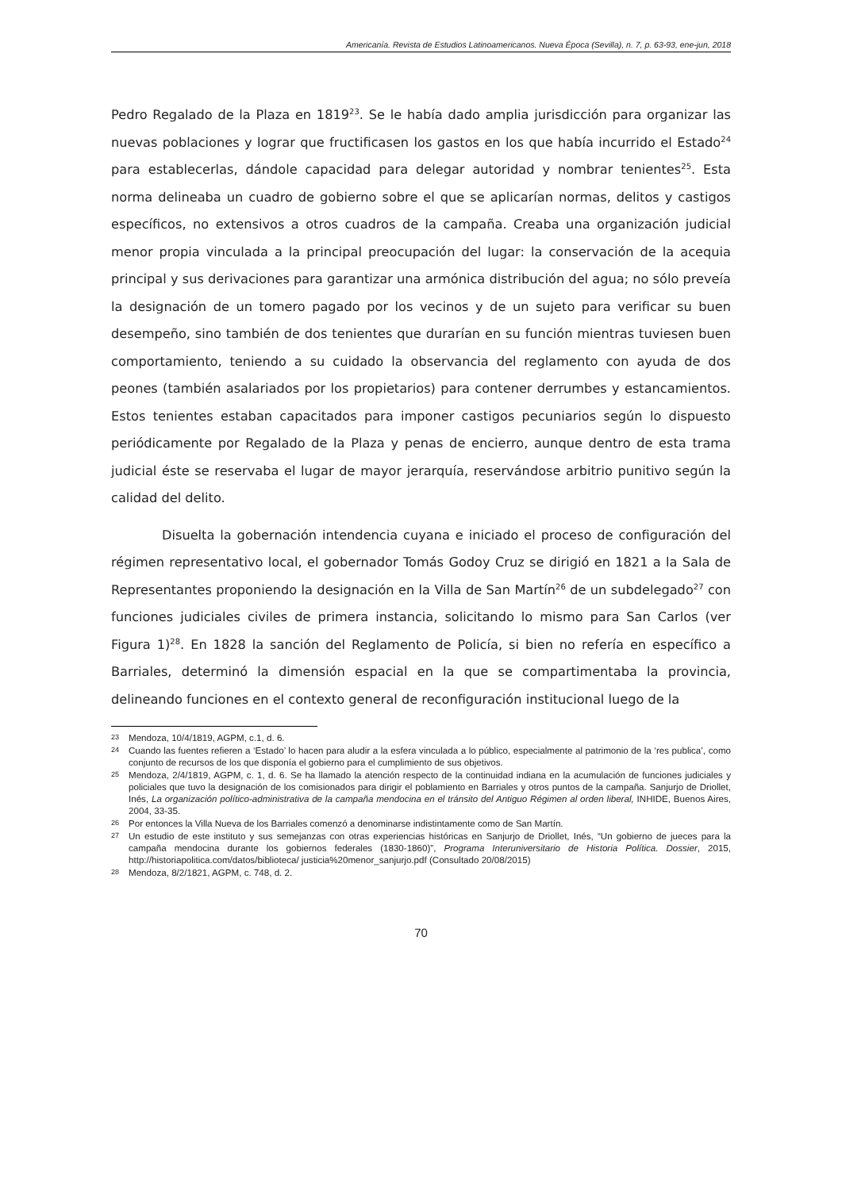Americanía. Revista de Estudios Latinoamericanos. Nueva Época (Sevilla), n. 7, p. 63-93, ene-jun, 2018
Pedro Regalado de la Plaza en 1819<sup>23</sup>. Se le había dado amplia jurisdicción para organizar las nuevas poblaciones y lograr que fructificasen los gastos en los que había incurrido el Estado<sup>24</sup> para establecerlas, dándole capacidad para delegar autoridad y nombrar tenientes<sup>25</sup>. Esta norma delineaba un cuadro de gobierno sobre el que se aplicarían normas, delitos y castigos específicos, no extensivos a otros cuadros de la campaña. Creaba una organización judicial menor propia vinculada a la principal preocupación del lugar: la conservación de la acequia principal y sus derivaciones para garantizar una armónica distribución del agua; no sólo preveía la designación de un tomero pagado por los vecinos y de un sujeto para verificar su buen desempeño, sino también de dos tenientes que durarían en su función mientras tuviesen buen comportamiento, teniendo a su cuidado la observancia del reglamento con ayuda de dos peones (también asalariados por los propietarios) para contener derrumbes y estancamientos. Estos tenientes estaban capacitados para imponer castigos pecuniarios según lo dispuesto periódicamente por Regalado de la Plaza y penas de encierro, aunque dentro de esta trama judicial éste se reservaba el lugar de mayor jerarquía, reservándose arbitrio punitivo según la calidad del delito.
Disuelta la gobernación intendencia cuyana e iniciado el proceso de configuración del régimen representativo local, el gobernador Tomás Godoy Cruz se dirigió en 1821 a la Sala de Representantes proponiendo la designación en la Villa de San Martín<sup>26</sup> de un subdelegado<sup>27</sup> con funciones judiciales civiles de primera instancia, solicitando lo mismo para San Carlos (ver Figura 1)<sup>28</sup>. En 1828 la sanción del Reglamento de Policía, si bien no refería en específico a Barriales, determinó la dimensión espacial en la que se compartimentaba la provincia, delineando funciones en el contexto general de reconfiguración institucional luego de la
23 Mendoza, 10/4/1819, AGPM, c.1, d. 6.
24 Cuando las fuentes refieren a ‘Estado’ lo hacen para aludir a la esfera vinculada a lo público, especialmente al patrimonio de la ‘res publica’, como conjunto de recursos de los que disponía el gobierno para el cumplimiento de sus objetivos.
25 Mendoza, 2/4/1819, AGPM, c. 1, d. 6. Se ha llamado la atención respecto de la continuidad indiana en la acumulación de funciones judiciales y policiales que tuvo la designación de los comisionados para dirigir el poblamiento en Barriales y otros puntos de la campaña. Sanjurjo de Driollet, Inés, La organización político-administrativa de la campaña mendocina en el tránsito del Antiguo Régimen al orden liberal, INHIDE, Buenos Aires, 2004, 33-35.
26 Por entonces la Villa Nueva de los Barriales comenzó a denominarse indistintamente como de San Martín.
27 Un estudio de este instituto y sus semejanzas con otras experiencias históricas en Sanjurjo de Driollet, Inés, “Un gobierno de jueces para la campaña mendocina durante los gobiernos federales (1830-1860)”, Programa Interuniversitario de Historia Política. Dossier, 2015, http://historiapolitica.com/datos/biblioteca/ justicia%20menor_sanjurjo.pdf (Consultado 20/08/2015)
28 Mendoza, 8/2/1821, AGPM, c. 748, d. 2.
70